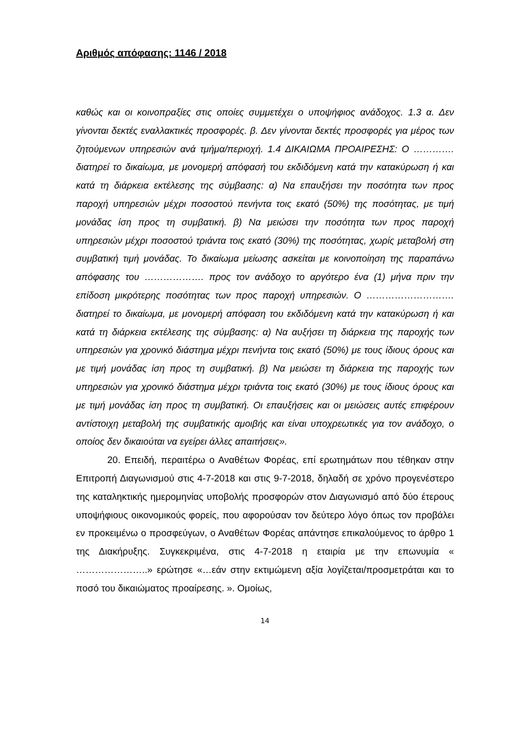Αριθμός απόφασης: 1146 / 2018
καθώς και οι κοινοπραξίες στις οποίες συμμετέχει ο υποψήφιος ανάδοχος. 1.3 α. Δεν γίνονται δεκτές εναλλακτικές προσφορές. β. Δεν γίνονται δεκτές προσφορές για μέρος των ζητούμενων υπηρεσιών ανά τμήμα/περιοχή. 1.4 ΔΙΚΑΙΩΜΑ ΠΡΟΑΙΡΕΣΗΣ: Ο …………. διατηρεί το δικαίωμα, με μονομερή απόφασή του εκδιδόμενη κατά την κατακύρωση ή και κατά τη διάρκεια εκτέλεσης της σύμβασης: α) Να επαυξήσει την ποσότητα των προς παροχή υπηρεσιών μέχρι ποσοστού πενήντα τοις εκατό (50%) της ποσότητας, με τιμή μονάδας ίση προς τη συμβατική. β) Να μειώσει την ποσότητα των προς παροχή υπηρεσιών μέχρι ποσοστού τριάντα τοις εκατό (30%) της ποσότητας, χωρίς μεταβολή στη συμβατική τιμή μονάδας. Το δικαίωμα μείωσης ασκείται με κοινοποίηση της παραπάνω απόφασης του ………………. προς τον ανάδοχο το αργότερο ένα (1) μήνα πριν την επίδοση μικρότερης ποσότητας των προς παροχή υπηρεσιών. Ο ………………………. διατηρεί το δικαίωμα, με μονομερή απόφαση του εκδιδόμενη κατά την κατακύρωση ή και κατά τη διάρκεια εκτέλεσης της σύμβασης: α) Να αυξήσει τη διάρκεια της παροχής των υπηρεσιών για χρονικό διάστημα μέχρι πενήντα τοις εκατό (50%) με τους ίδιους όρους και με τιμή μονάδας ίση προς τη συμβατική. β) Να μειώσει τη διάρκεια της παροχής των υπηρεσιών για χρονικό διάστημα μέχρι τριάντα τοις εκατό (30%) με τους ίδιους όρους και με τιμή μονάδας ίση προς τη συμβατική. Οι επαυξήσεις και οι μειώσεις αυτές επιφέρουν αντίστοιχη μεταβολή της συμβατικής αμοιβής και είναι υποχρεωτικές για τον ανάδοχο, ο οποίος δεν δικαιούται να εγείρει άλλες απαιτήσεις».
20. Επειδή, περαιτέρω ο Αναθέτων Φορέας, επί ερωτημάτων που τέθηκαν στην Επιτροπή Διαγωνισμού στις 4-7-2018 και στις 9-7-2018, δηλαδή σε χρόνο προγενέστερο της καταληκτικής ημερομηνίας υποβολής προσφορών στον Διαγωνισμό από δύο έτερους υποψήφιους οικονομικούς φορείς, που αφορούσαν τον δεύτερο λόγο όπως τον προβάλει εν προκειμένω ο προσφεύγων, ο Αναθέτων Φορέας απάντησε επικαλούμενος το άρθρο 1 της Διακήρυξης. Συγκεκριμένα, στις 4-7-2018 η εταιρία με την επωνυμία « …………………..» ερώτησε «…εάν στην εκτιμώμενη αξία λογίζεται/προσμετράται και το ποσό του δικαιώματος προαίρεσης. ». Ομοίως,
14